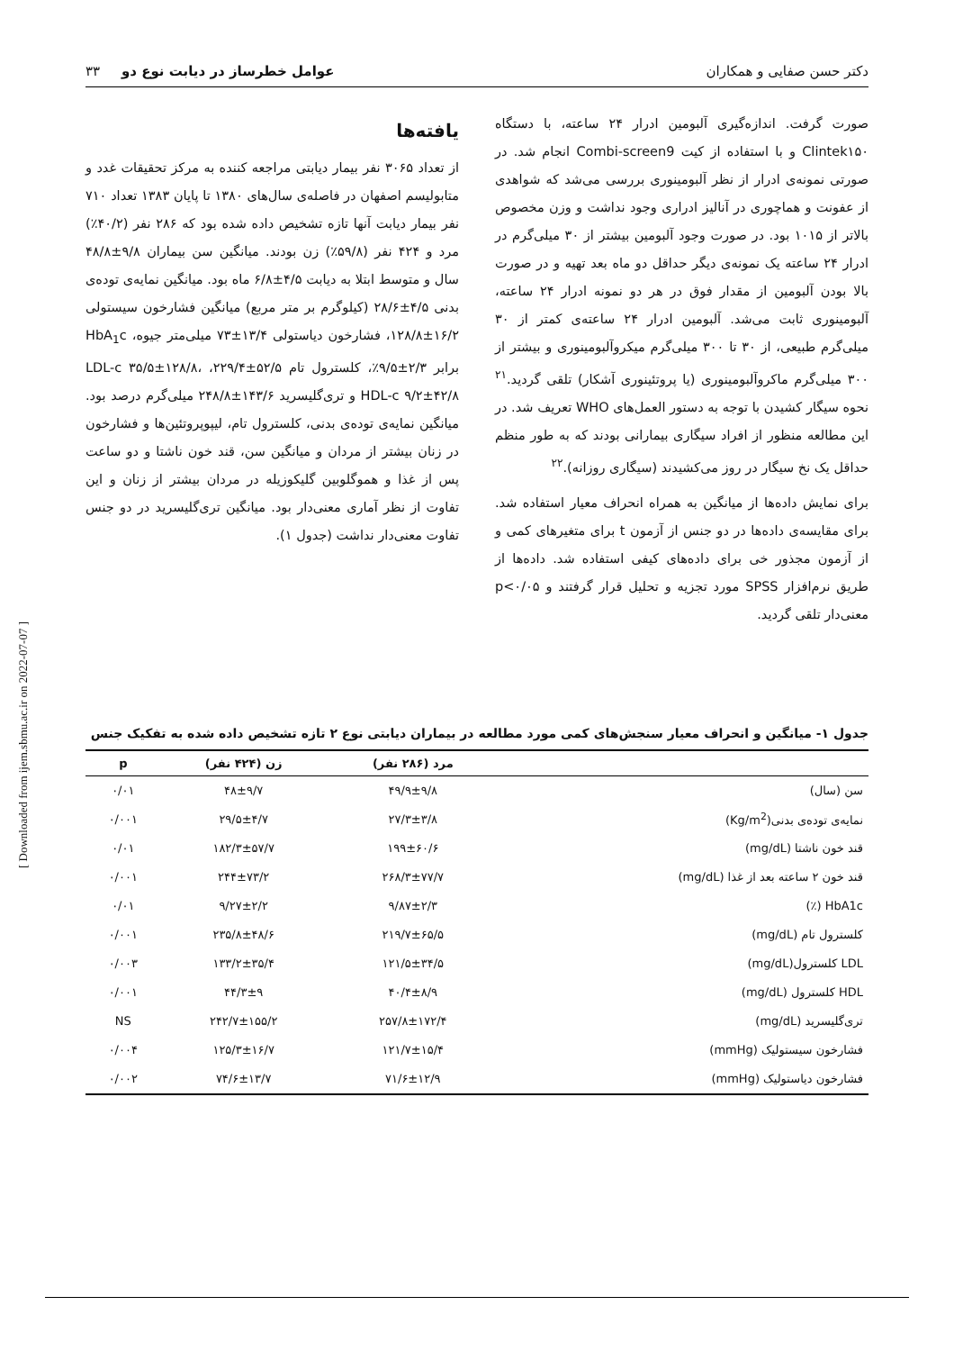دکتر حسن صفایی و همکاران عوامل خطرساز در دیابت نوع دو ۳۳
صورت گرفت. اندازه‌گیری آلبومین ادرار ۲۴ ساعته، با دستگاه Clintek۱۵۰ و با استفاده از کیت Combi-screen9 انجام شد. در صورتی نمونه‌ی ادرار از نظر آلبومینوری بررسی می‌شد که شواهدی از عفونت و هماچوری در آنالیز ادراری وجود نداشت و وزن مخصوص بالاتر از ۱۰۱۵ بود. در صورت وجود آلبومین بیشتر از ۳۰ میلی‌گرم در ادرار ۲۴ ساعته یک نمونه‌ی دیگر حداقل دو ماه بعد تهیه و در صورت بالا بودن آلبومین از مقدار فوق در هر دو نمونه ادرار ۲۴ ساعته، آلبومینوری ثابت می‌شد. آلبومین ادرار ۲۴ ساعته‌ی کمتر از ۳۰ میلی‌گرم طبیعی، از ۳۰ تا ۳۰۰ میلی‌گرم میکروآلبومینوری و بیشتر از ۳۰۰ میلی‌گرم ماکروآلبومینوری (یا پروتئینوری آشکار) تلقی گردید.<sup>۲۱</sup> نحوه سیگار کشیدن با توجه به دستور العمل‌های WHO تعریف شد. در این مطالعه منظور از افراد سیگاری بیمارانی بودند که به طور منظم حداقل یک نخ سیگار در روز می‌کشیدند (سیگاری روزانه).<sup>۲۲</sup>
برای نمایش داده‌ها از میانگین به همراه انحراف معیار استفاده شد. برای مقایسه‌ی داده‌ها در دو جنس از آزمون t برای متغیرهای کمی و از آزمون مجذور خی برای داده‌های کیفی استفاده شد. داده‌ها از طریق نرم‌افزار SPSS مورد تجزیه و تحلیل قرار گرفتند و p<۰/۰۵ معنی‌دار تلقی گردید.
یافته‌ها
از تعداد ۳۰۶۵ نفر بیمار دیابتی مراجعه کننده به مرکز تحقیقات غدد و متابولیسم اصفهان در فاصله‌ی سال‌های ۱۳۸۰ تا پایان ۱۳۸۳ تعداد ۷۱۰ نفر بیمار دیابت آنها تازه تشخیص داده شده بود که ۲۸۶ نفر (۴۰/۲٪) مرد و ۴۲۴ نفر (۵۹/۸٪) زن بودند. میانگین سن بیماران ۹/۸±۴۸/۸ سال و متوسط ابتلا به دیابت ۴/۵±۶/۸ ماه بود. میانگین نمایه‌ی توده‌ی بدنی ۴/۵±۲۸/۶ (کیلوگرم بر متر مربع) میانگین فشارخون سیستولی ۱۶/۲±۱۲۸/۸، فشارخون دیاستولی ۱۳/۴±۷۳ میلی‌متر جیوه، HbA<sub>1</sub>c برابر ۲/۳±۹/۵٪، کلسترول تام ۵۲/۵±۲۲۹/۴، LDL-c ۳۵/۵±۱۲۸/۸، HDL-c ۹/۲±۴۲/۸ و تری‌گلیسرید ۱۴۳/۶±۲۴۸/۸ میلی‌گرم درصد بود. میانگین نمایه‌ی توده‌ی بدنی، کلسترول تام، لیپوپروتئین‌ها و فشارخون در زنان بیشتر از مردان و میانگین سن، قند خون ناشتا و دو ساعت پس از غذا و هموگلوبین گلیکوزیله در مردان بیشتر از زنان و این تفاوت از نظر آماری معنی‌دار بود. میانگین تری‌گلیسرید در دو جنس تفاوت معنی‌دار نداشت (جدول ۱).
جدول ۱- میانگین و انحراف معیار سنجش‌های کمی مورد مطالعه در بیماران دیابتی نوع ۲ تازه تشخیص داده شده به تفکیک جنس
| | مرد (۲۸۶ نفر) | زن (۴۲۴ نفر) | p |
| --- | --- | --- | --- |
| سن (سال) | ۴۹/۹±۹/۸ | ۴۸±۹/۷ | ۰/۰۱ |
| نمایه‌ی توده‌ی بدنی(Kg/m<sup>2</sup>) | ۲۷/۳±۳/۸ | ۲۹/۵±۴/۷ | ۰/۰۰۱ |
| قند خون ناشتا (mg/dL) | ۱۹۹±۶۰/۶ | ۱۸۲/۳±۵۷/۷ | ۰/۰۱ |
| قند خون ۲ ساعته بعد از غذا (mg/dL) | ۲۶۸/۳±۷۷/۷ | ۲۴۴±۷۳/۲ | ۰/۰۰۱ |
| HbA1c (٪) | ۹/۸۷±۲/۳ | ۹/۲۷±۲/۲ | ۰/۰۱ |
| کلسترول تام (mg/dL) | ۲۱۹/۷±۶۵/۵ | ۲۳۵/۸±۴۸/۶ | ۰/۰۰۱ |
| LDL کلسترول(mg/dL) | ۱۲۱/۵±۳۴/۵ | ۱۳۳/۲±۳۵/۴ | ۰/۰۰۳ |
| HDL کلسترول (mg/dL) | ۴۰/۴±۸/۹ | ۴۴/۳±۹ | ۰/۰۰۱ |
| تری‌گلیسرید (mg/dL) | ۲۵۷/۸±۱۷۲/۴ | ۲۴۲/۷±۱۵۵/۲ | NS |
| فشارخون سیستولیک (mmHg) | ۱۲۱/۷±۱۵/۴ | ۱۲۵/۳±۱۶/۷ | ۰/۰۰۴ |
| فشارخون دیاستولیک (mmHg) | ۷۱/۶±۱۲/۹ | ۷۴/۶±۱۳/۷ | ۰/۰۰۲ |
[ Downloaded from ijem.sbmu.ac.ir on 2022-07-07 ]